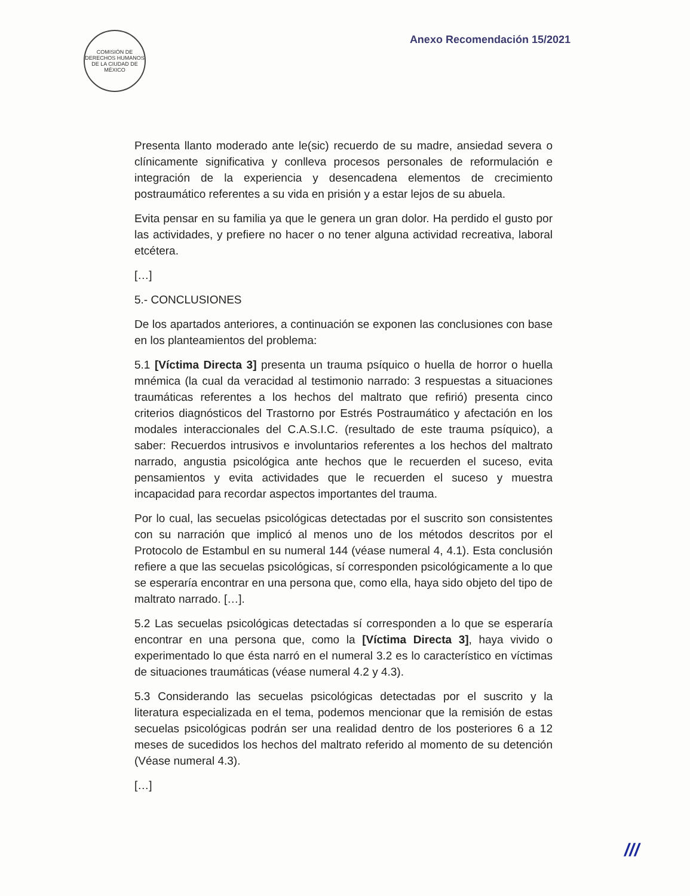COMISIÓN DE DERECHOS HUMANOS DE LA CIUDAD DE MÉXICO
Anexo Recomendación 15/2021
Presenta llanto moderado ante le(sic) recuerdo de su madre, ansiedad severa o clínicamente significativa y conlleva procesos personales de reformulación e integración de la experiencia y desencadena elementos de crecimiento postraumático referentes a su vida en prisión y a estar lejos de su abuela.
Evita pensar en su familia ya que le genera un gran dolor. Ha perdido el gusto por las actividades, y prefiere no hacer o no tener alguna actividad recreativa, laboral etcétera.
[…]
5.- CONCLUSIONES
De los apartados anteriores, a continuación se exponen las conclusiones con base en los planteamientos del problema:
5.1 [Víctima Directa 3] presenta un trauma psíquico o huella de horror o huella mnémica (la cual da veracidad al testimonio narrado: 3 respuestas a situaciones traumáticas referentes a los hechos del maltrato que refirió) presenta cinco criterios diagnósticos del Trastorno por Estrés Postraumático y afectación en los modales interaccionales del C.A.S.I.C. (resultado de este trauma psíquico), a saber: Recuerdos intrusivos e involuntarios referentes a los hechos del maltrato narrado, angustia psicológica ante hechos que le recuerden el suceso, evita pensamientos y evita actividades que le recuerden el suceso y muestra incapacidad para recordar aspectos importantes del trauma.
Por lo cual, las secuelas psicológicas detectadas por el suscrito son consistentes con su narración que implicó al menos uno de los métodos descritos por el Protocolo de Estambul en su numeral 144 (véase numeral 4, 4.1). Esta conclusión refiere a que las secuelas psicológicas, sí corresponden psicológicamente a lo que se esperaría encontrar en una persona que, como ella, haya sido objeto del tipo de maltrato narrado. […].
5.2 Las secuelas psicológicas detectadas sí corresponden a lo que se esperaría encontrar en una persona que, como la [Víctima Directa 3], haya vivido o experimentado lo que ésta narró en el numeral 3.2 es lo característico en víctimas de situaciones traumáticas (véase numeral 4.2 y 4.3).
5.3 Considerando las secuelas psicológicas detectadas por el suscrito y la literatura especializada en el tema, podemos mencionar que la remisión de estas secuelas psicológicas podrán ser una realidad dentro de los posteriores 6 a 12 meses de sucedidos los hechos del maltrato referido al momento de su detención (Véase numeral 4.3).
[…]
///